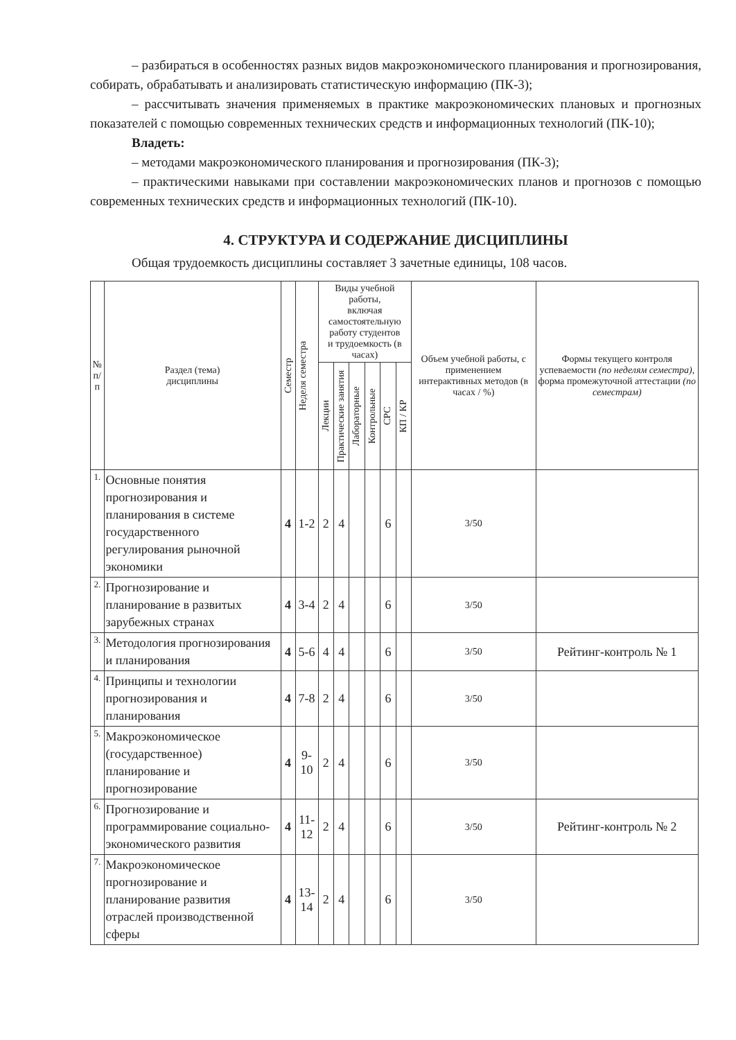– разбираться в особенностях разных видов макроэкономического планирования и прогнозирования, собирать, обрабатывать и анализировать статистическую информацию (ПК-3);
– рассчитывать значения применяемых в практике макроэкономических плановых и прогнозных показателей с помощью современных технических средств и информационных технологий (ПК-10);
Владеть:
– методами макроэкономического планирования и прогнозирования (ПК-3);
– практическими навыками при составлении макроэкономических планов и прогнозов с помощью современных технических средств и информационных технологий (ПК-10).
4. СТРУКТУРА И СОДЕРЖАНИЕ ДИСЦИПЛИНЫ
Общая трудоемкость дисциплины составляет 3 зачетные единицы, 108 часов.
| № п/п | Раздел (тема) дисциплины | Семестр | Неделя семестра | Виды учебной работы, включая самостоятельную работу студентов и трудоемкость (в часах) | | | | | | Объем учебной работы, с применением интерактивных методов (в часах / %) | Формы текущего контроля успеваемости (по неделям семестра) , форма промежуточной аттестации (по семестрам) |
| --- | --- | --- | --- | --- | --- | --- | --- | --- | --- | --- | --- |
| | | | | Лекции | Практические занятия | Лабораторные | Контрольные | СРС | КП / КР | | |
| 1. | Основные понятия прогнозирования и планирования в системе государственного регулирования рыночной экономики | 4 | 1-2 | 2 | 4 | | | 6 | | 3/50 | |
| 2. | Прогнозирование и планирование в развитых зарубежных странах | 4 | 3-4 | 2 | 4 | | | 6 | | 3/50 | |
| 3. | Методология прогнозирования и планирования | 4 | 5-6 | 4 | 4 | | | 6 | | 3/50 | Рейтинг-контроль № 1 |
| 4. | Принципы и технологии прогнозирования и планирования | 4 | 7-8 | 2 | 4 | | | 6 | | 3/50 | |
| 5. | Макроэкономическое (государственное) планирование и прогнозирование | 4 | 9-10 | 2 | 4 | | | 6 | | 3/50 | |
| 6. | Прогнозирование и программирование социально-экономического развития | 4 | 11-12 | 2 | 4 | | | 6 | | 3/50 | Рейтинг-контроль № 2 |
| 7. | Макроэкономическое прогнозирование и планирование развития отраслей производственной сферы | 4 | 13-14 | 2 | 4 | | | 6 | | 3/50 | |